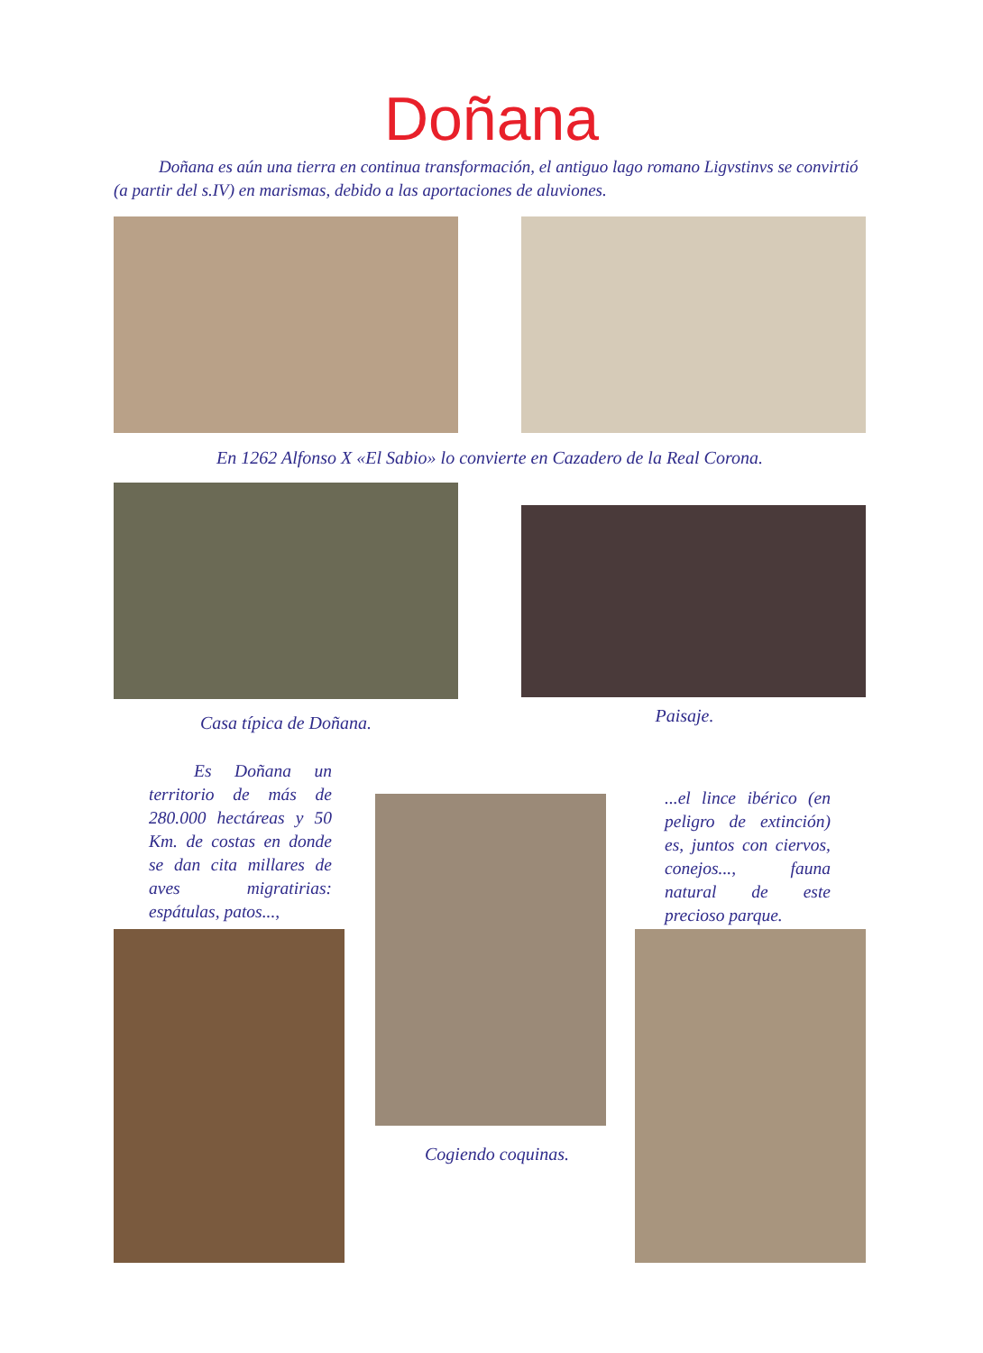Doñana
Doñana es aún una tierra en continua transformación, el antiguo lago romano Ligvstinvs se convirtió (a partir del s.IV) en marismas, debido a las aportaciones de aluviones.
En 1262 Alfonso X «El Sabio» lo convierte en Cazadero de la Real Corona.
Casa típica de Doñana. Paisaje.
Es Doñana un territorio de más de 280.000 hectáreas y 50 Km. de costas en donde se dan cita millares de aves migratirias: espátulas, patos...,
Cogiendo coquinas.
...el lince ibérico (en peligro de extinción) es, juntos con ciervos, conejos..., fauna natural de este precioso parque.